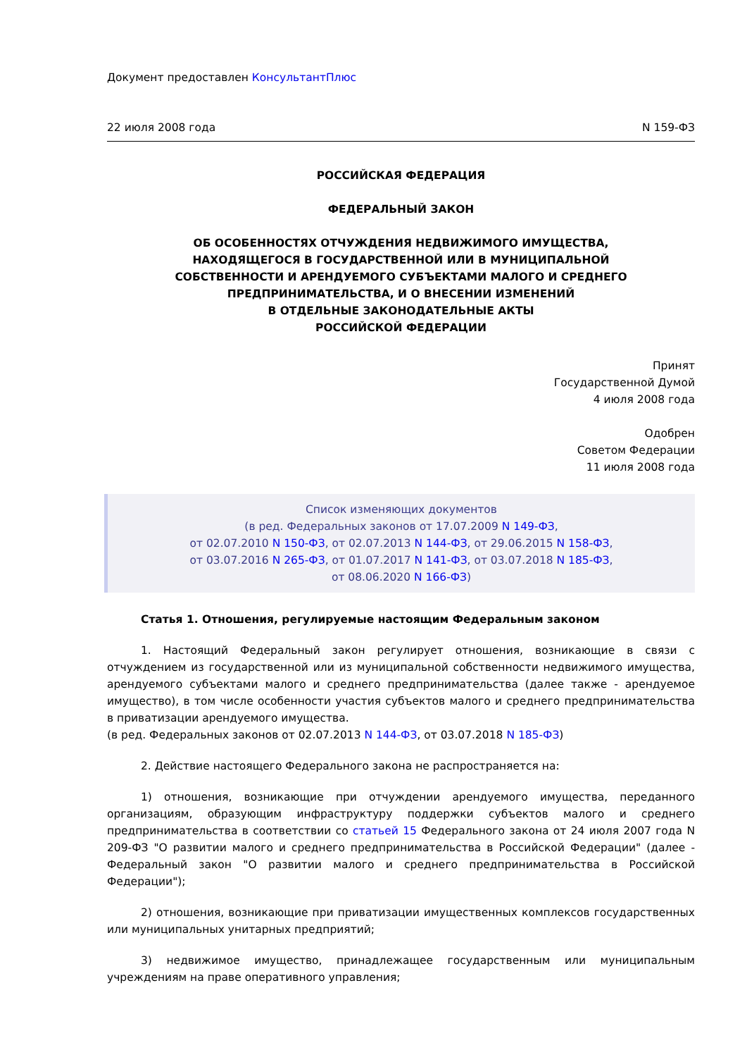Документ предоставлен КонсультантПлюс
22 июля 2008 года N 159-ФЗ
РОССИЙСКАЯ ФЕДЕРАЦИЯ
ФЕДЕРАЛЬНЫЙ ЗАКОН
ОБ ОСОБЕННОСТЯХ ОТЧУЖДЕНИЯ НЕДВИЖИМОГО ИМУЩЕСТВА,
НАХОДЯЩЕГОСЯ В ГОСУДАРСТВЕННОЙ ИЛИ В МУНИЦИПАЛЬНОЙ
СОБСТВЕННОСТИ И АРЕНДУЕМОГО СУБЪЕКТАМИ МАЛОГО И СРЕДНЕГО
ПРЕДПРИНИМАТЕЛЬСТВА, И О ВНЕСЕНИИ ИЗМЕНЕНИЙ
В ОТДЕЛЬНЫЕ ЗАКОНОДАТЕЛЬНЫЕ АКТЫ
РОССИЙСКОЙ ФЕДЕРАЦИИ
Принят
Государственной Думой
4 июля 2008 года
Одобрен
Советом Федерации
11 июля 2008 года
Список изменяющих документов
(в ред. Федеральных законов от 17.07.2009 N 149-ФЗ,
от 02.07.2010 N 150-ФЗ, от 02.07.2013 N 144-ФЗ, от 29.06.2015 N 158-ФЗ,
от 03.07.2016 N 265-ФЗ, от 01.07.2017 N 141-ФЗ, от 03.07.2018 N 185-ФЗ,
от 08.06.2020 N 166-ФЗ)
Статья 1. Отношения, регулируемые настоящим Федеральным законом
1. Настоящий Федеральный закон регулирует отношения, возникающие в связи с отчуждением из государственной или из муниципальной собственности недвижимого имущества, арендуемого субъектами малого и среднего предпринимательства (далее также - арендуемое имущество), в том числе особенности участия субъектов малого и среднего предпринимательства в приватизации арендуемого имущества.
(в ред. Федеральных законов от 02.07.2013 N 144-ФЗ, от 03.07.2018 N 185-ФЗ)
2. Действие настоящего Федерального закона не распространяется на:
1) отношения, возникающие при отчуждении арендуемого имущества, переданного организациям, образующим инфраструктуру поддержки субъектов малого и среднего предпринимательства в соответствии со статьей 15 Федерального закона от 24 июля 2007 года N 209-ФЗ "О развитии малого и среднего предпринимательства в Российской Федерации" (далее - Федеральный закон "О развитии малого и среднего предпринимательства в Российской Федерации");
2) отношения, возникающие при приватизации имущественных комплексов государственных или муниципальных унитарных предприятий;
3) недвижимое имущество, принадлежащее государственным или муниципальным учреждениям на праве оперативного управления;